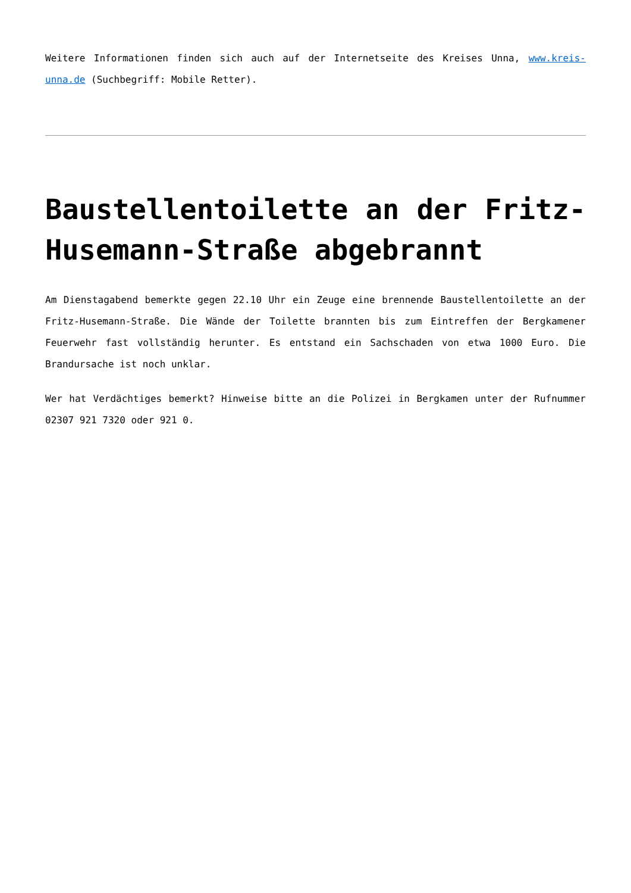Weitere Informationen finden sich auch auf der Internetseite des Kreises Unna, www.kreis-unna.de (Suchbegriff: Mobile Retter).
Baustellentoilette an der Fritz-Husemann-Straße abgebrannt
Am Dienstagabend bemerkte gegen 22.10 Uhr ein Zeuge eine brennende Baustellentoilette an der Fritz-Husemann-Straße. Die Wände der Toilette brannten bis zum Eintreffen der Bergkamener Feuerwehr fast vollständig herunter. Es entstand ein Sachschaden von etwa 1000 Euro. Die Brandursache ist noch unklar.
Wer hat Verdächtiges bemerkt? Hinweise bitte an die Polizei in Bergkamen unter der Rufnummer 02307 921 7320 oder 921 0.